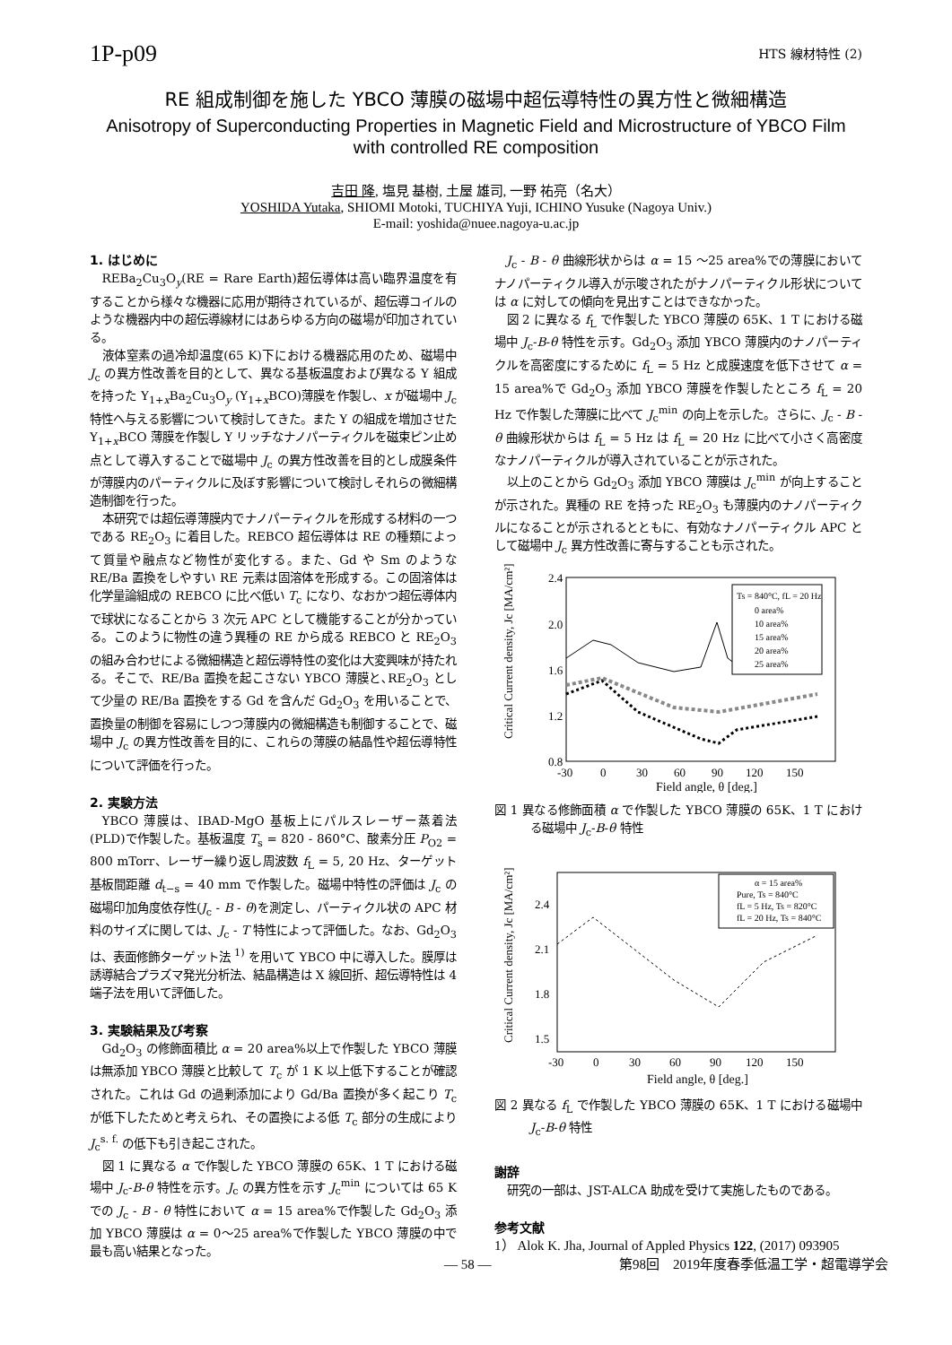1P-p09 HTS 線材特性 (2)
RE 組成制御を施した YBCO 薄膜の磁場中超伝導特性の異方性と微細構造
Anisotropy of Superconducting Properties in Magnetic Field and Microstructure of YBCO Film with controlled RE composition
吉田 隆, 塩見 基樹, 土屋 雄司, 一野 祐亮（名大）
YOSHIDA Yutaka, SHIOMI Motoki, TUCHIYA Yuji, ICHINO Yusuke (Nagoya Univ.)
E-mail: yoshida@nuee.nagoya-u.ac.jp
1. はじめに
REBa<sub>2</sub>Cu<sub>3</sub>O<sub>y</sub>(RE = Rare Earth)超伝導体は高い臨界温度を有することから様々な機器に応用が期待されているが、超伝導コイルのような機器内中の超伝導線材にはあらゆる方向の磁場が印加されている。
液体窒素の過冷却温度(65 K)下における機器応用のため、磁場中 J<sub>c</sub> の異方性改善を目的として、異なる基板温度および異なる Y 組成を持った Y<sub>1+x</sub>Ba<sub>2</sub>Cu<sub>3</sub>O<sub>y</sub> (Y<sub>1+x</sub>BCO)薄膜を作製し、x が磁場中 J<sub>c</sub> 特性へ与える影響について検討してきた。また Y の組成を増加させた Y<sub>1+x</sub>BCO 薄膜を作製し Y リッチなナノパーティクルを磁束ピン止め点として導入することで磁場中 J<sub>c</sub> の異方性改善を目的とし成膜条件が薄膜内のパーティクルに及ぼす影響について検討しそれらの微細構造制御を行った。
本研究では超伝導薄膜内でナノパーティクルを形成する材料の一つである RE<sub>2</sub>O<sub>3</sub> に着目した。REBCO 超伝導体は RE の種類によって質量や融点など物性が変化する。また、Gd や Sm のような RE/Ba 置換をしやすい RE 元素は固溶体を形成する。この固溶体は化学量論組成の REBCO に比べ低い T<sub>c</sub> になり、なおかつ超伝導体内で球状になることから 3 次元 APC として機能することが分かっている。このように物性の違う異種の RE から成る REBCO と RE<sub>2</sub>O<sub>3</sub> の組み合わせによる微細構造と超伝導特性の変化は大変興味が持たれる。そこで、RE/Ba 置換を起こさない YBCO 薄膜と､RE<sub>2</sub>O<sub>3</sub> として少量の RE/Ba 置換をする Gd を含んだ Gd<sub>2</sub>O<sub>3</sub> を用いることで、置換量の制御を容易にしつつ薄膜内の微細構造も制御することで、磁場中 J<sub>c</sub> の異方性改善を目的に、これらの薄膜の結晶性や超伝導特性について評価を行った。
2. 実験方法
YBCO 薄膜は、IBAD-MgO 基板上にパルスレーザー蒸着法(PLD)で作製した。基板温度 T<sub>s</sub> = 820 - 860°C、酸素分圧 P<sub>O2</sub> = 800 mTorr、レーザー繰り返し周波数 f<sub>L</sub> = 5, 20 Hz、ターゲット基板間距離 d<sub>t−s</sub> = 40 mm で作製した。磁場中特性の評価は J<sub>c</sub> の磁場印加角度依存性(J<sub>c</sub> - B - θ)を測定し、パーティクル状の APC 材料のサイズに関しては、J<sub>c</sub> - T 特性によって評価した。なお、Gd<sub>2</sub>O<sub>3</sub> は、表面修飾ターゲット法 <sup>1)</sup> を用いて YBCO 中に導入した。膜厚は誘導結合プラズマ発光分析法、結晶構造は X 線回折、超伝導特性は 4 端子法を用いて評価した。
3. 実験結果及び考察
Gd<sub>2</sub>O<sub>3</sub> の修飾面積比 α = 20 area%以上で作製した YBCO 薄膜は無添加 YBCO 薄膜と比較して T<sub>c</sub> が 1 K 以上低下することが確認された。これは Gd の過剰添加により Gd/Ba 置換が多く起こり T<sub>c</sub> が低下したためと考えられ、その置換による低 T<sub>c</sub> 部分の生成により J<sub>c</sub><sup>s. f.</sup> の低下も引き起こされた。
図 1 に異なる α で作製した YBCO 薄膜の 65K、1 T における磁場中 J<sub>c</sub>-B-θ 特性を示す。J<sub>c</sub> の異方性を示す J<sub>c</sub><sup>min</sup> については 65 K での J<sub>c</sub> - B - θ 特性において α = 15 area%で作製した Gd<sub>2</sub>O<sub>3</sub> 添加 YBCO 薄膜は α = 0〜25 area%で作製した YBCO 薄膜の中で最も高い結果となった。
J<sub>c</sub> - B - θ 曲線形状からは α = 15 〜25 area%での薄膜においてナノパーティクル導入が示唆されたがナノパーティクル形状については α に対しての傾向を見出すことはできなかった。
図 2 に異なる f<sub>L</sub> で作製した YBCO 薄膜の 65K、1 T における磁場中 J<sub>c</sub>-B-θ 特性を示す。Gd<sub>2</sub>O<sub>3</sub> 添加 YBCO 薄膜内のナノパーティクルを高密度にするために f<sub>L</sub> = 5 Hz と成膜速度を低下させて α = 15 area%で Gd<sub>2</sub>O<sub>3</sub> 添加 YBCO 薄膜を作製したところ f<sub>L</sub> = 20 Hz で作製した薄膜に比べて J<sub>c</sub><sup>min</sup> の向上を示した。さらに、J<sub>c</sub> - B - θ 曲線形状からは f<sub>L</sub> = 5 Hz は f<sub>L</sub> = 20 Hz に比べて小さく高密度なナノパーティクルが導入されていることが示された。
以上のことから Gd<sub>2</sub>O<sub>3</sub> 添加 YBCO 薄膜は J<sub>c</sub><sup>min</sup> が向上することが示された。異種の RE を持った RE<sub>2</sub>O<sub>3</sub> も薄膜内のナノパーティクルになることが示されるとともに、有効なナノパーティクル APC として磁場中 J<sub>c</sub> 異方性改善に寄与することも示された。
2.4
2.0
1.6
1.2
0.8
-30
0
30
60
90
120
150
Field angle, θ [deg.]
Critical Current density, Jc [MA/cm²]
Ts = 840°C, fL = 20 Hz
0 area%
10 area%
15 area%
20 area%
25 area%
図 1 異なる修飾面積 α で作製した YBCO 薄膜の 65K、1 T における磁場中 J<sub>c</sub>-B-θ 特性
2.4
2.1
1.8
1.5
-30
0
30
60
90
120
150
Field angle, θ [deg.]
Critical Current density, Jc [MA/cm²]
α = 15 area%
Pure, Ts = 840°C
fL = 5 Hz, Ts = 820°C
fL = 20 Hz, Ts = 840°C
図 2 異なる f<sub>L</sub> で作製した YBCO 薄膜の 65K、1 T における磁場中 J<sub>c</sub>-B-θ 特性
謝辞
研究の一部は、JST-ALCA 助成を受けて実施したものである。
参考文献
1） Alok K. Jha, Journal of Appled Physics 122, (2017) 093905
— 58 — 第98回　2019年度春季低温工学・超電導学会